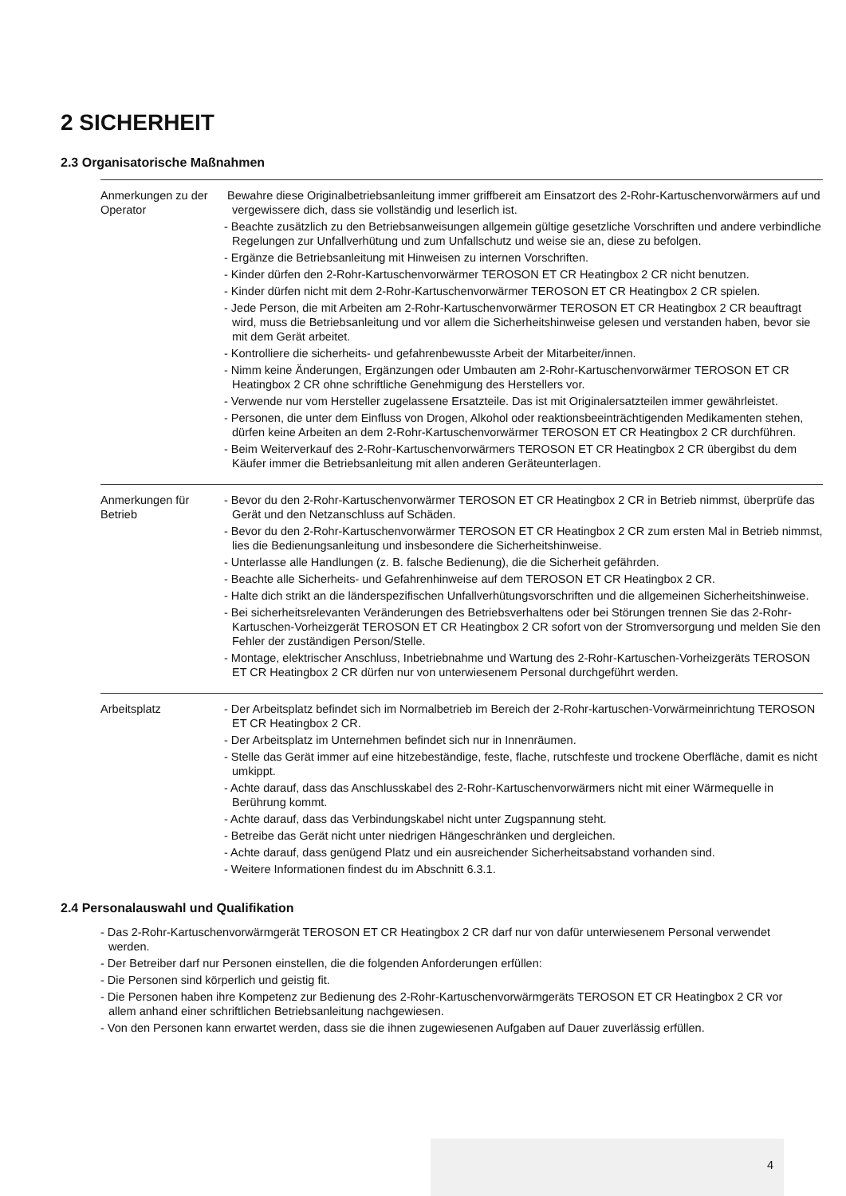2 SICHERHEIT
2.3 Organisatorische Maßnahmen
| Anmerkungen zu der Operator | Bewahre diese Originalbetriebsanleitung immer griffbereit am Einsatzort des 2-Rohr-Kartuschenvorwärmers auf und vergewissere dich, dass sie vollständig und leserlich ist. - Beachte zusätzlich zu den Betriebsanweisungen allgemein gültige gesetzliche Vorschriften und andere verbindliche Regelungen zur Unfallverhütung und zum Unfallschutz und weise sie an, diese zu befolgen. - Ergänze die Betriebsanleitung mit Hinweisen zu internen Vorschriften. - Kinder dürfen den 2-Rohr-Kartuschenvorwärmer TEROSON ET CR Heatingbox 2 CR nicht benutzen. - Kinder dürfen nicht mit dem 2-Rohr-Kartuschenvorwärmer TEROSON ET CR Heatingbox 2 CR spielen. - Jede Person, die mit Arbeiten am 2-Rohr-Kartuschenvorwärmer TEROSON ET CR Heatingbox 2 CR beauftragt wird, muss die Betriebsanleitung und vor allem die Sicherheitshinweise gelesen und verstanden haben, bevor sie mit dem Gerät arbeitet. - Kontrolliere die sicherheits- und gefahrenbewusste Arbeit der Mitarbeiter/innen. - Nimm keine Änderungen, Ergänzungen oder Umbauten am 2-Rohr-Kartuschenvorwärmer TEROSON ET CR Heatingbox 2 CR ohne schriftliche Genehmigung des Herstellers vor. - Verwende nur vom Hersteller zugelassene Ersatzteile. Das ist mit Originalersatzteilen immer gewährleistet. - Personen, die unter dem Einfluss von Drogen, Alkohol oder reaktionsbeeinträchtigenden Medikamenten stehen, dürfen keine Arbeiten an dem 2-Rohr-Kartuschenvorwärmer TEROSON ET CR Heatingbox 2 CR durchführen. - Beim Weiterverkauf des 2-Rohr-Kartuschenvorwärmers TEROSON ET CR Heatingbox 2 CR übergibst du dem Käufer immer die Betriebsanleitung mit allen anderen Geräteunterlagen. |
| Anmerkungen für Betrieb | - Bevor du den 2-Rohr-Kartuschenvorwärmer TEROSON ET CR Heatingbox 2 CR in Betrieb nimmst, überprüfe das Gerät und den Netzanschluss auf Schäden. - Bevor du den 2-Rohr-Kartuschenvorwärmer TEROSON ET CR Heatingbox 2 CR zum ersten Mal in Betrieb nimmst, lies die Bedienungsanleitung und insbesondere die Sicherheitshinweise. - Unterlasse alle Handlungen (z. B. falsche Bedienung), die die Sicherheit gefährden. - Beachte alle Sicherheits- und Gefahrenhinweise auf dem TEROSON ET CR Heatingbox 2 CR. - Halte dich strikt an die länderspezifischen Unfallverhütungsvorschriften und die allgemeinen Sicherheitshinweise. - Bei sicherheitsrelevanten Veränderungen des Betriebsverhaltens oder bei Störungen trennen Sie das 2-Rohr-Kartuschen-Vorheizgerät TEROSON ET CR Heatingbox 2 CR sofort von der Stromversorgung und melden Sie den Fehler der zuständigen Person/Stelle. - Montage, elektrischer Anschluss, Inbetriebnahme und Wartung des 2-Rohr-Kartuschen-Vorheizgeräts TEROSON ET CR Heatingbox 2 CR dürfen nur von unterwiesenem Personal durchgeführt werden. |
| Arbeitsplatz | - Der Arbeitsplatz befindet sich im Normalbetrieb im Bereich der 2-Rohr-kartuschen-Vorwärmeinrichtung TEROSON ET CR Heatingbox 2 CR. - Der Arbeitsplatz im Unternehmen befindet sich nur in Innenräumen. - Stelle das Gerät immer auf eine hitzebeständige, feste, flache, rutschfeste und trockene Oberfläche, damit es nicht umkippt. - Achte darauf, dass das Anschlusskabel des 2-Rohr-Kartuschenvorwärmers nicht mit einer Wärmequelle in Berührung kommt. - Achte darauf, dass das Verbindungskabel nicht unter Zugspannung steht. - Betreibe das Gerät nicht unter niedrigen Hängeschränken und dergleichen. - Achte darauf, dass genügend Platz und ein ausreichender Sicherheitsabstand vorhanden sind. - Weitere Informationen findest du im Abschnitt 6.3.1. |
2.4 Personalauswahl und Qualifikation
- Das 2-Rohr-Kartuschenvorwärmgerät TEROSON ET CR Heatingbox 2 CR darf nur von dafür unterwiesenem Personal verwendet werden.
- Der Betreiber darf nur Personen einstellen, die die folgenden Anforderungen erfüllen:
- Die Personen sind körperlich und geistig fit.
- Die Personen haben ihre Kompetenz zur Bedienung des 2-Rohr-Kartuschenvorwärmgeräts TEROSON ET CR Heatingbox 2 CR vor allem anhand einer schriftlichen Betriebsanleitung nachgewiesen.
- Von den Personen kann erwartet werden, dass sie die ihnen zugewiesenen Aufgaben auf Dauer zuverlässig erfüllen.
4